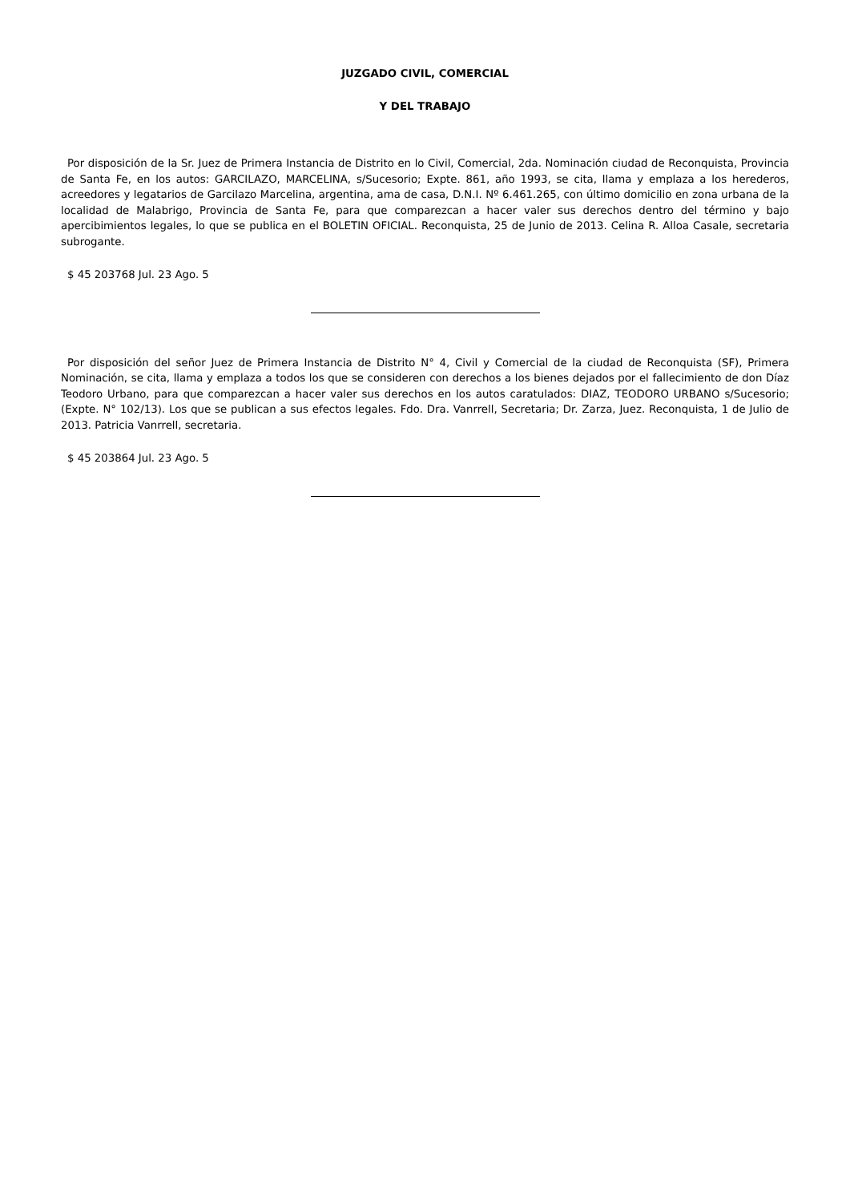JUZGADO CIVIL, COMERCIAL
Y DEL TRABAJO
Por disposición de la Sr. Juez de Primera Instancia de Distrito en lo Civil, Comercial, 2da. Nominación ciudad de Reconquista, Provincia de Santa Fe, en los autos: GARCILAZO, MARCELINA, s/Sucesorio; Expte. 861, año 1993, se cita, llama y emplaza a los herederos, acreedores y legatarios de Garcilazo Marcelina, argentina, ama de casa, D.N.I. Nº 6.461.265, con último domicilio en zona urbana de la localidad de Malabrigo, Provincia de Santa Fe, para que comparezcan a hacer valer sus derechos dentro del término y bajo apercibimientos legales, lo que se publica en el BOLETIN OFICIAL. Reconquista, 25 de Junio de 2013. Celina R. Alloa Casale, secretaria subrogante.
$ 45 203768 Jul. 23 Ago. 5
Por disposición del señor Juez de Primera Instancia de Distrito N° 4, Civil y Comercial de la ciudad de Reconquista (SF), Primera Nominación, se cita, llama y emplaza a todos los que se consideren con derechos a los bienes dejados por el fallecimiento de don Díaz Teodoro Urbano, para que comparezcan a hacer valer sus derechos en los autos caratulados: DIAZ, TEODORO URBANO s/Sucesorio; (Expte. N° 102/13). Los que se publican a sus efectos legales. Fdo. Dra. Vanrrell, Secretaria; Dr. Zarza, Juez. Reconquista, 1 de Julio de 2013. Patricia Vanrrell, secretaria.
$ 45 203864 Jul. 23 Ago. 5